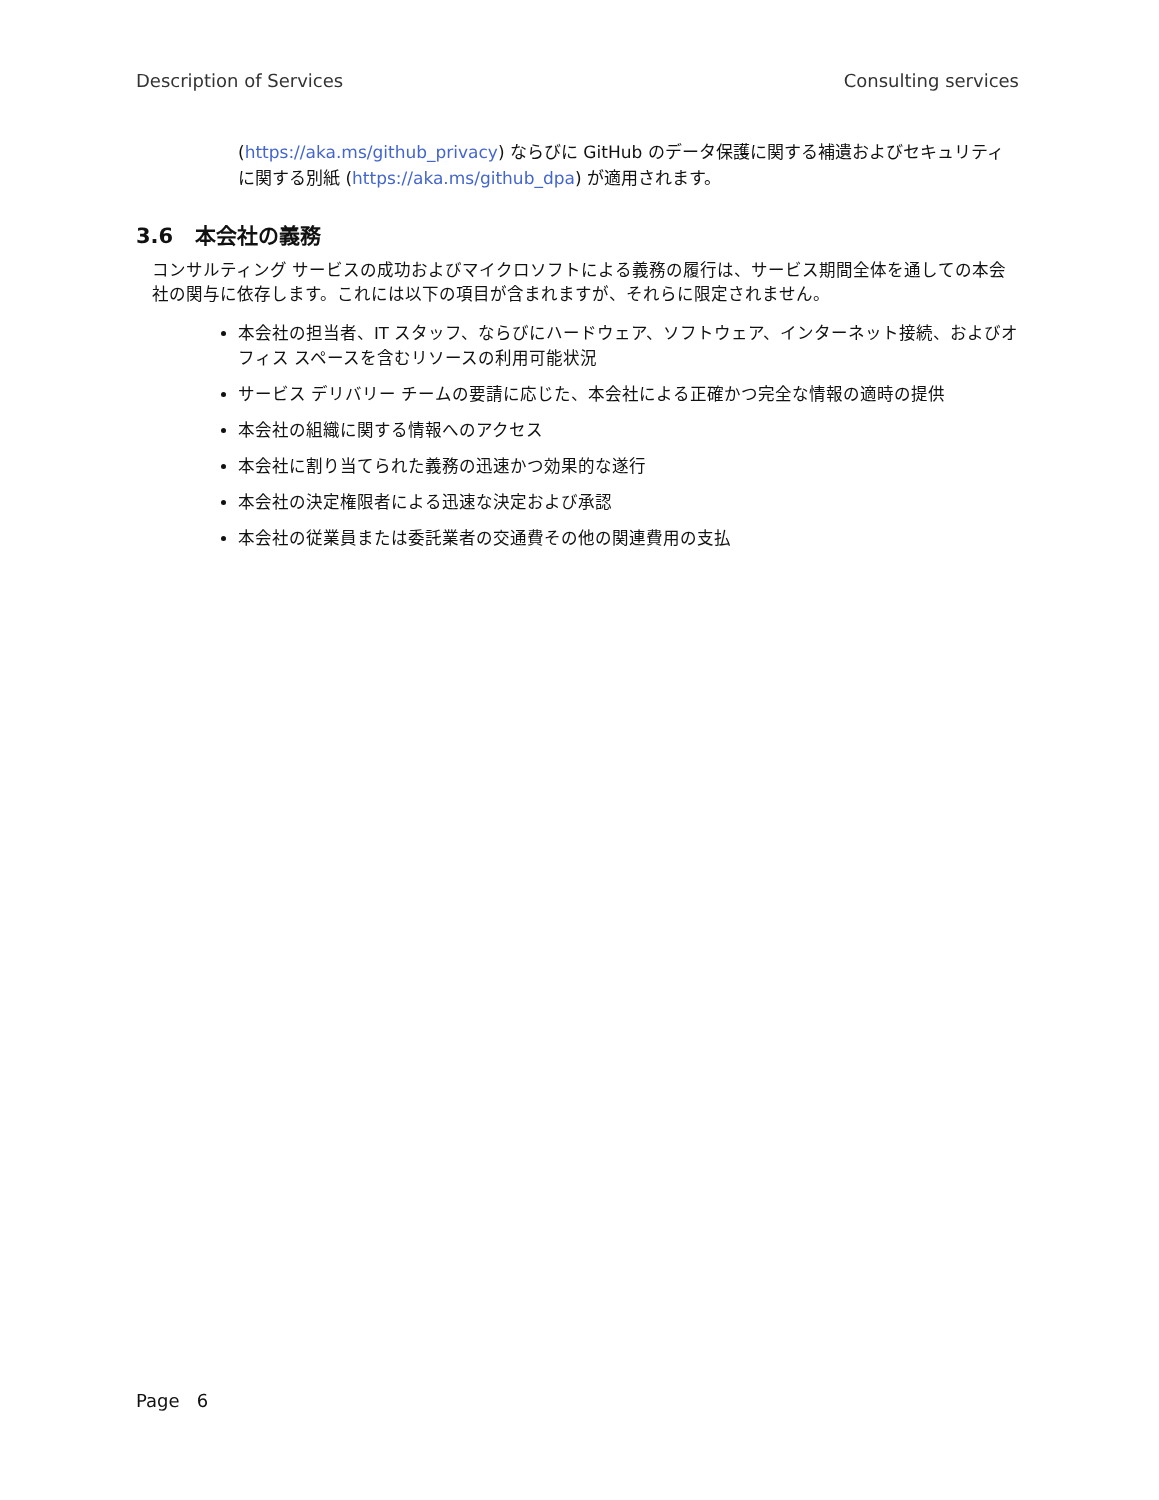Description of Services Consulting services
(https://aka.ms/github_privacy) ならびに GitHub のデータ保護に関する補遺およびセキュリティに関する別紙 (https://aka.ms/github_dpa) が適用されます。
3.6 本会社の義務
コンサルティング サービスの成功およびマイクロソフトによる義務の履行は、サービス期間全体を通しての本会社の関与に依存します。これには以下の項目が含まれますが、それらに限定されません。
本会社の担当者、IT スタッフ、ならびにハードウェア、ソフトウェア、インターネット接続、およびオフィス スペースを含むリソースの利用可能状況
サービス デリバリー チームの要請に応じた、本会社による正確かつ完全な情報の適時の提供
本会社の組織に関する情報へのアクセス
本会社に割り当てられた義務の迅速かつ効果的な遂行
本会社の決定権限者による迅速な決定および承認
本会社の従業員または委託業者の交通費その他の関連費用の支払
Page 6